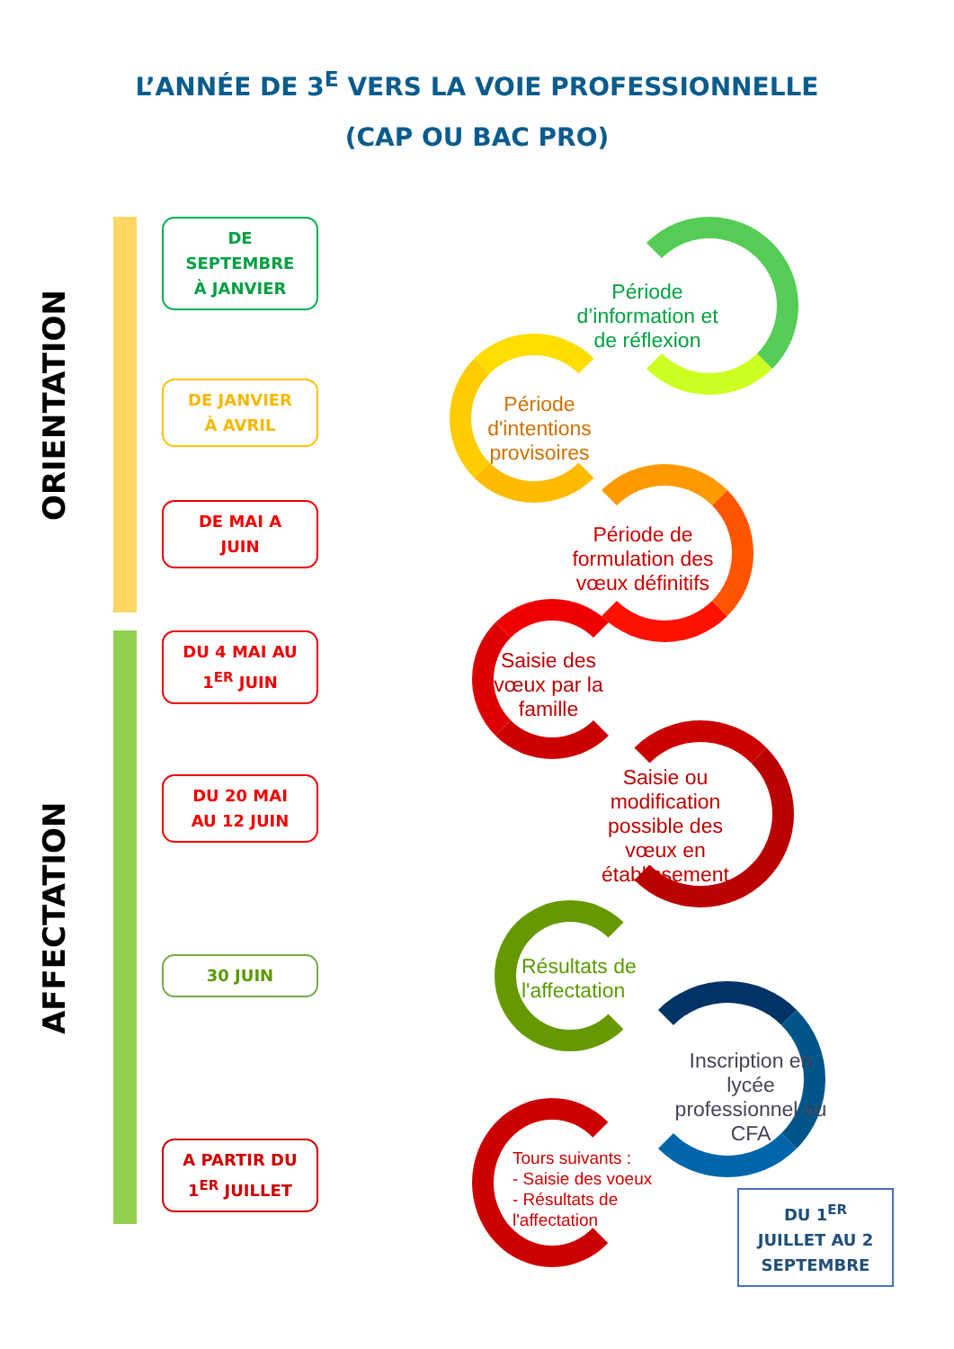L’ANNÉE DE 3<sup>E</sup> VERS LA VOIE PROFESSIONNELLE
(CAP OU BAC PRO)
ORIENTATION
AFFECTATION
DE
SEPTEMBRE
À JANVIER
DE JANVIER
À AVRIL
DE MAI A
JUIN
DU 4 MAI AU
1<sup>ER</sup> JUIN
DU 20 MAI
AU 12 JUIN
30 JUIN
A PARTIR DU
1<sup>ER</sup> JUILLET
Période d’information et de réflexion
Période d'intentions provisoires
Période de formulation des vœux définitifs
Saisie des vœux par la famille
Saisie ou modification possible des vœux en établissement
Résultats de l'affectation
Inscription en lycée professionnel ou CFA
Tours suivants :
- Saisie des voeux
- Résultats de l'affectation
DU 1<sup>ER</sup>
JUILLET AU 2
SEPTEMBRE